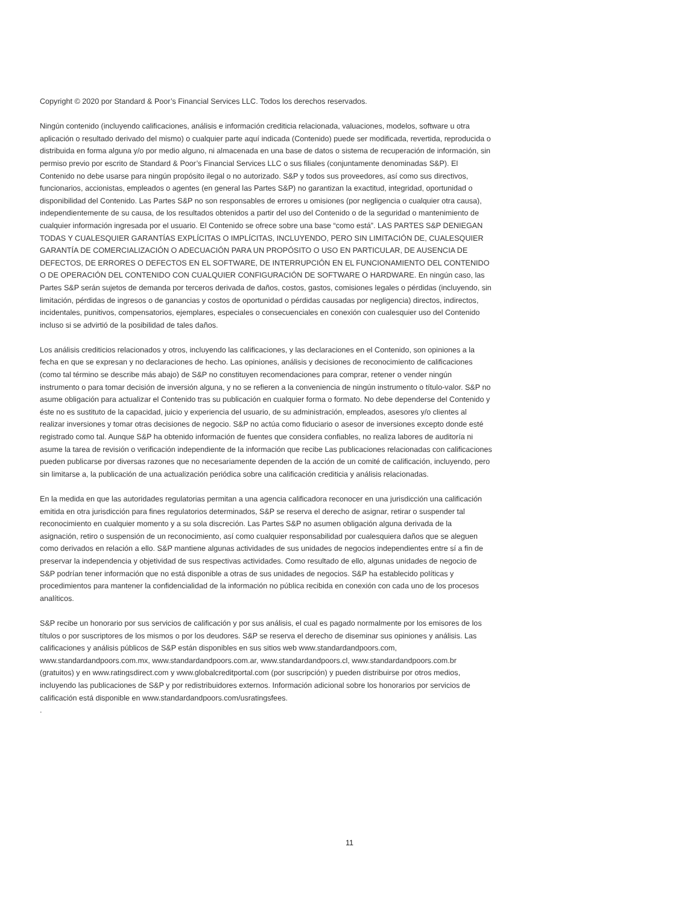Copyright © 2020 por Standard & Poor’s Financial Services LLC. Todos los derechos reservados.
Ningún contenido (incluyendo calificaciones, análisis e información crediticia relacionada, valuaciones, modelos, software u otra aplicación o resultado derivado del mismo) o cualquier parte aquí indicada (Contenido) puede ser modificada, revertida, reproducida o distribuida en forma alguna y/o por medio alguno, ni almacenada en una base de datos o sistema de recuperación de información, sin permiso previo por escrito de Standard & Poor’s Financial Services LLC o sus filiales (conjuntamente denominadas S&P). El Contenido no debe usarse para ningún propósito ilegal o no autorizado. S&P y todos sus proveedores, así como sus directivos, funcionarios, accionistas, empleados o agentes (en general las Partes S&P) no garantizan la exactitud, integridad, oportunidad o disponibilidad del Contenido. Las Partes S&P no son responsables de errores u omisiones (por negligencia o cualquier otra causa), independientemente de su causa, de los resultados obtenidos a partir del uso del Contenido o de la seguridad o mantenimiento de cualquier información ingresada por el usuario. El Contenido se ofrece sobre una base “como está”. LAS PARTES S&P DENIEGAN TODAS Y CUALESQUIER GARANTÍAS EXPLÍCITAS O IMPLÍCITAS, INCLUYENDO, PERO SIN LIMITACIÓN DE, CUALESQUIER GARANTÍA DE COMERCIALIZACIÓN O ADECUACIÓN PARA UN PROPÓSITO O USO EN PARTICULAR, DE AUSENCIA DE DEFECTOS, DE ERRORES O DEFECTOS EN EL SOFTWARE, DE INTERRUPCIÓN EN EL FUNCIONAMIENTO DEL CONTENIDO O DE OPERACIÓN DEL CONTENIDO CON CUALQUIER CONFIGURACIÓN DE SOFTWARE O HARDWARE. En ningún caso, las Partes S&P serán sujetos de demanda por terceros derivada de daños, costos, gastos, comisiones legales o pérdidas (incluyendo, sin limitación, pérdidas de ingresos o de ganancias y costos de oportunidad o pérdidas causadas por negligencia) directos, indirectos, incidentales, punitivos, compensatorios, ejemplares, especiales o consecuenciales en conexión con cualesquier uso del Contenido incluso si se advirtió de la posibilidad de tales daños.
Los análisis crediticios relacionados y otros, incluyendo las calificaciones, y las declaraciones en el Contenido, son opiniones a la fecha en que se expresan y no declaraciones de hecho. Las opiniones, análisis y decisiones de reconocimiento de calificaciones (como tal término se describe más abajo) de S&P no constituyen recomendaciones para comprar, retener o vender ningún instrumento o para tomar decisión de inversión alguna, y no se refieren a la conveniencia de ningún instrumento o título-valor. S&P no asume obligación para actualizar el Contenido tras su publicación en cualquier forma o formato. No debe dependerse del Contenido y éste no es sustituto de la capacidad, juicio y experiencia del usuario, de su administración, empleados, asesores y/o clientes al realizar inversiones y tomar otras decisiones de negocio. S&P no actúa como fiduciario o asesor de inversiones excepto donde esté registrado como tal. Aunque S&P ha obtenido información de fuentes que considera confiables, no realiza labores de auditoría ni asume la tarea de revisión o verificación independiente de la información que recibe Las publicaciones relacionadas con calificaciones pueden publicarse por diversas razones que no necesariamente dependen de la acción de un comité de calificación, incluyendo, pero sin limitarse a, la publicación de una actualización periódica sobre una calificación crediticia y análisis relacionadas.
En la medida en que las autoridades regulatorias permitan a una agencia calificadora reconocer en una jurisdicción una calificación emitida en otra jurisdicción para fines regulatorios determinados, S&P se reserva el derecho de asignar, retirar o suspender tal reconocimiento en cualquier momento y a su sola discreción. Las Partes S&P no asumen obligación alguna derivada de la asignación, retiro o suspensión de un reconocimiento, así como cualquier responsabilidad por cualesquiera daños que se aleguen como derivados en relación a ello. S&P mantiene algunas actividades de sus unidades de negocios independientes entre sí a fin de preservar la independencia y objetividad de sus respectivas actividades. Como resultado de ello, algunas unidades de negocio de S&P podrían tener información que no está disponible a otras de sus unidades de negocios. S&P ha establecido políticas y procedimientos para mantener la confidencialidad de la información no pública recibida en conexión con cada uno de los procesos analíticos.
S&P recibe un honorario por sus servicios de calificación y por sus análisis, el cual es pagado normalmente por los emisores de los títulos o por suscriptores de los mismos o por los deudores. S&P se reserva el derecho de diseminar sus opiniones y análisis. Las calificaciones y análisis públicos de S&P están disponibles en sus sitios web www.standardandpoors.com, www.standardandpoors.com.mx, www.standardandpoors.com.ar, www.standardandpoors.cl, www.standardandpoors.com.br (gratuitos) y en www.ratingsdirect.com y www.globalcreditportal.com (por suscripción) y pueden distribuirse por otros medios, incluyendo las publicaciones de S&P y por redistribuidores externos. Información adicional sobre los honorarios por servicios de calificación está disponible en www.standardandpoors.com/usratingsfees.
.
11